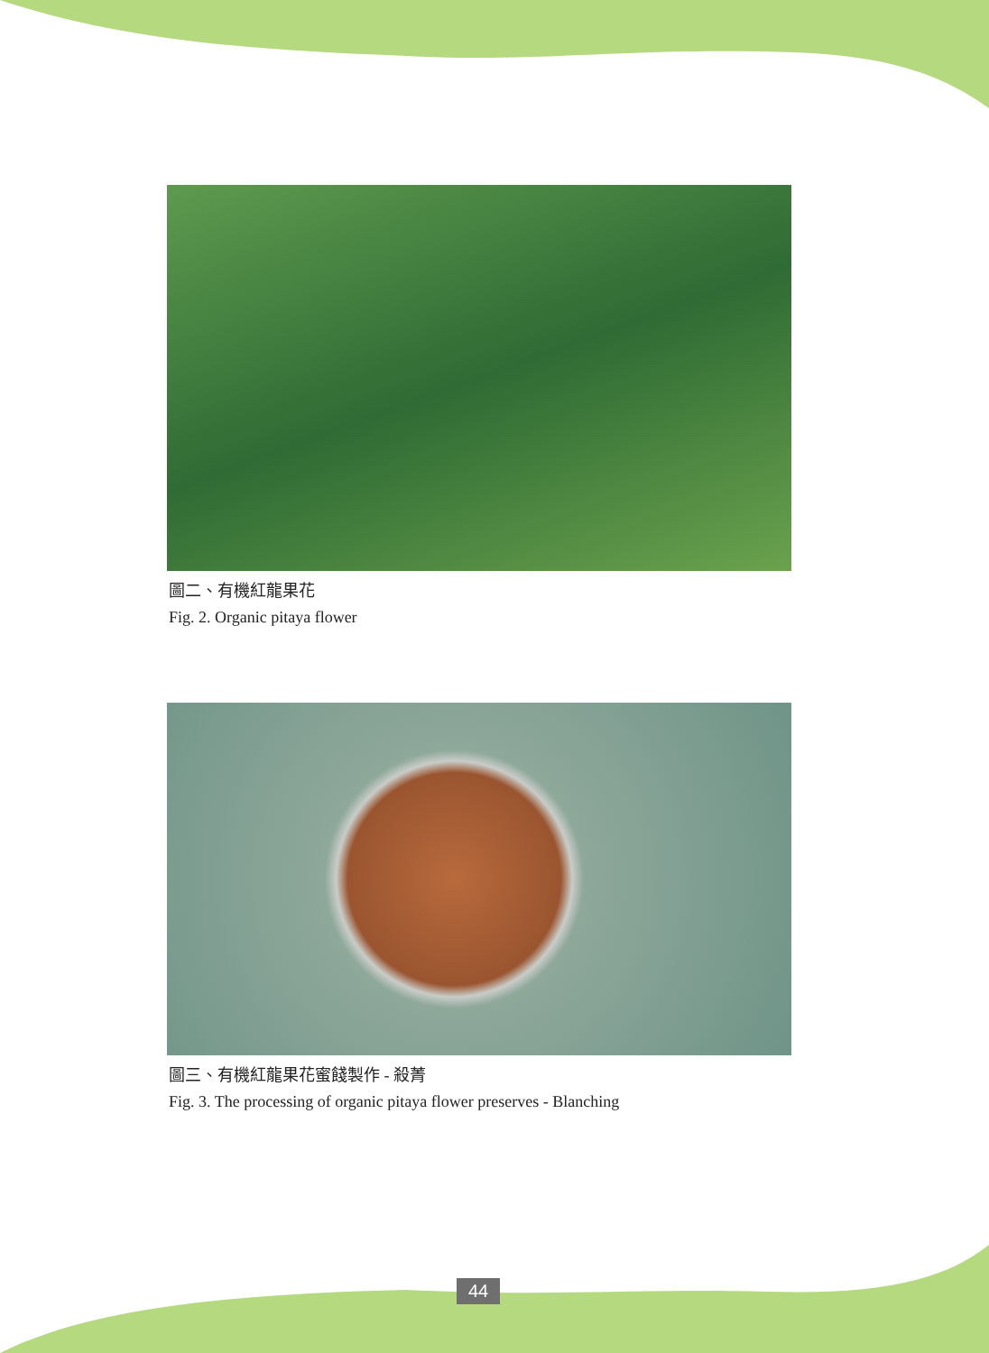圖二、有機紅龍果花
Fig. 2. Organic pitaya flower
圖三、有機紅龍果花蜜餞製作 - 殺菁
Fig. 3. The processing of organic pitaya flower preserves - Blanching
44